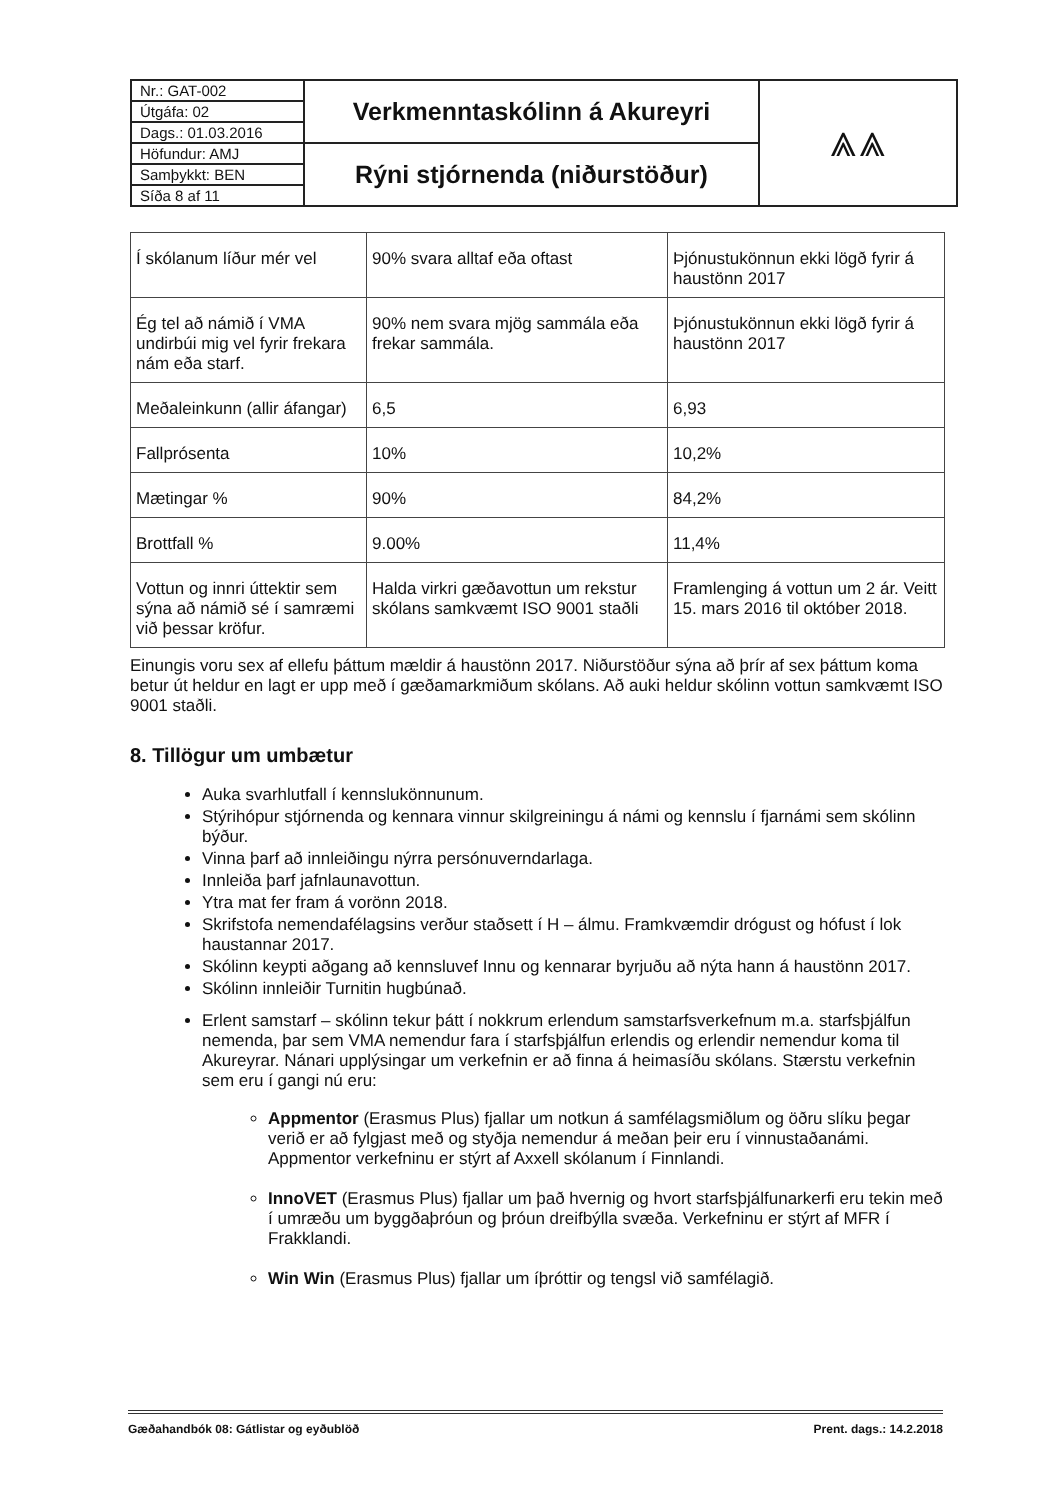| Nr.: GAT-002 | Verkmenntaskólinn á Akureyri | ⩓⩓ |
| Útgáfa: 02 | | |
| Dags.: 01.03.2016 | | |
| Höfundur: AMJ | Rýni stjórnenda (niðurstöður) | |
| Samþykkt: BEN | | |
| Síða 8 af 11 | | |
| Í skólanum líður mér vel | 90% svara alltaf eða oftast | Þjónustukönnun ekki lögð fyrir á haustönn 2017 |
| Ég tel að námið í VMA undirbúi mig vel fyrir frekara nám eða starf. | 90% nem svara mjög sammála eða frekar sammála. | Þjónustukönnun ekki lögð fyrir á haustönn 2017 |
| Meðaleinkunn (allir áfangar) | 6,5 | 6,93 |
| Fallprósenta | 10% | 10,2% |
| Mætingar % | 90% | 84,2% |
| Brottfall % | 9.00% | 11,4% |
| Vottun og innri úttektir sem sýna að námið sé í samræmi við þessar kröfur. | Halda virkri gæðavottun um rekstur skólans samkvæmt ISO 9001 staðli | Framlenging á vottun um 2 ár. Veitt 15. mars 2016 til október 2018. |
Einungis voru sex af ellefu þáttum mældir á haustönn 2017. Niðurstöður sýna að þrír af sex þáttum koma betur út heldur en lagt er upp með í gæðamarkmiðum skólans. Að auki heldur skólinn vottun samkvæmt ISO 9001 staðli.
8. Tillögur um umbætur
Auka svarhlutfall í kennslukönnunum.
Stýrihópur stjórnenda og kennara vinnur skilgreiningu á námi og kennslu í fjarnámi sem skólinn býður.
Vinna þarf að innleiðingu nýrra persónuverndarlaga.
Innleiða þarf jafnlaunavottun.
Ytra mat fer fram á vorönn 2018.
Skrifstofa nemendafélagsins verður staðsett í H – álmu. Framkvæmdir drógust og hófust í lok haustannar 2017.
Skólinn keypti aðgang að kennsluvef Innu og kennarar byrjuðu að nýta hann á haustönn 2017.
Skólinn innleiðir Turnitin hugbúnað.
Erlent samstarf – skólinn tekur þátt í nokkrum erlendum samstarfsverkefnum m.a. starfsþjálfun nemenda, þar sem VMA nemendur fara í starfsþjálfun erlendis og erlendir nemendur koma til Akureyrar. Nánari upplýsingar um verkefnin er að finna á heimasíðu skólans. Stærstu verkefnin sem eru í gangi nú eru:
Appmentor (Erasmus Plus) fjallar um notkun á samfélagsmiðlum og öðru slíku þegar verið er að fylgjast með og styðja nemendur á meðan þeir eru í vinnustaðanámi. Appmentor verkefninu er stýrt af Axxell skólanum í Finnlandi.
InnoVET (Erasmus Plus) fjallar um það hvernig og hvort starfsþjálfunarkerfi eru tekin með í umræðu um byggðaþróun og þróun dreifbýlla svæða. Verkefninu er stýrt af MFR í Frakklandi.
Win Win (Erasmus Plus) fjallar um íþróttir og tengsl við samfélagið.
Gæðahandbók 08: Gátlistar og eyðublöð Prent. dags.: 14.2.2018